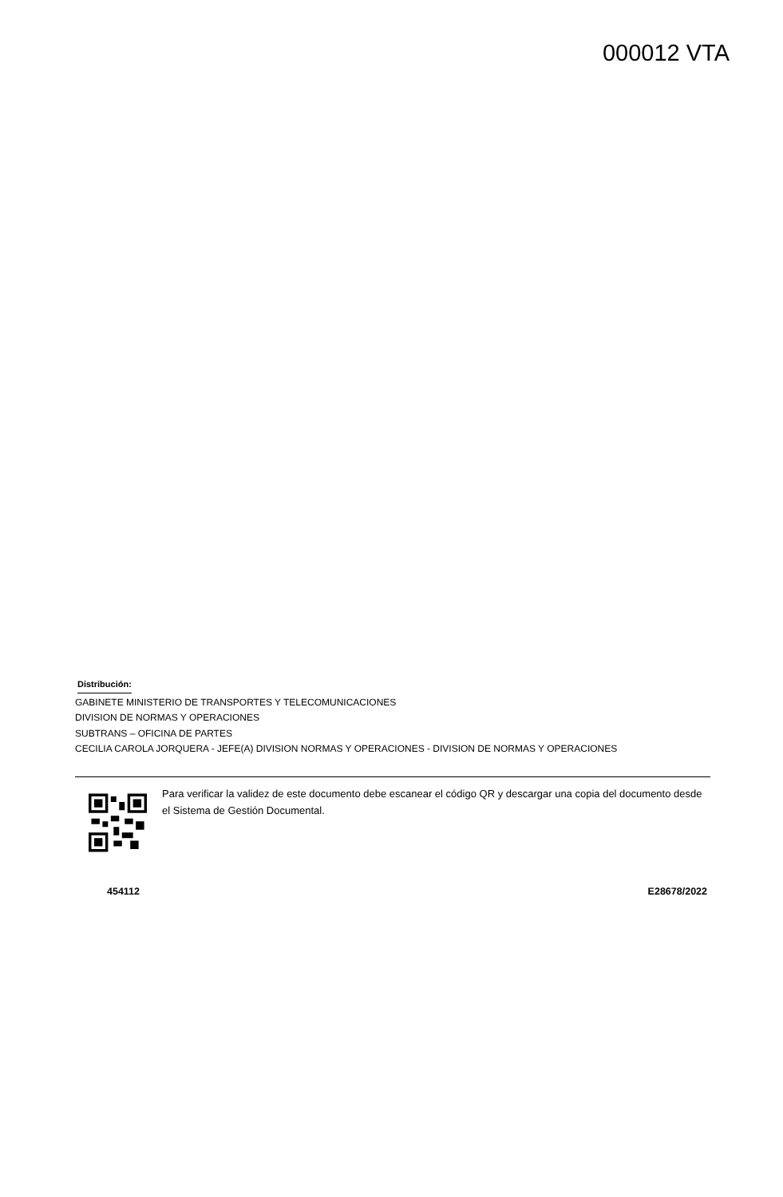000012 VTA
Distribución:
GABINETE MINISTERIO DE TRANSPORTES Y TELECOMUNICACIONES
DIVISION DE NORMAS Y OPERACIONES
SUBTRANS – OFICINA DE PARTES
CECILIA CAROLA JORQUERA - JEFE(A) DIVISION NORMAS Y OPERACIONES - DIVISION DE NORMAS Y OPERACIONES
Para verificar la validez de este documento debe escanear el código QR y descargar una copia del documento desde el Sistema de Gestión Documental.
454112 E28678/2022